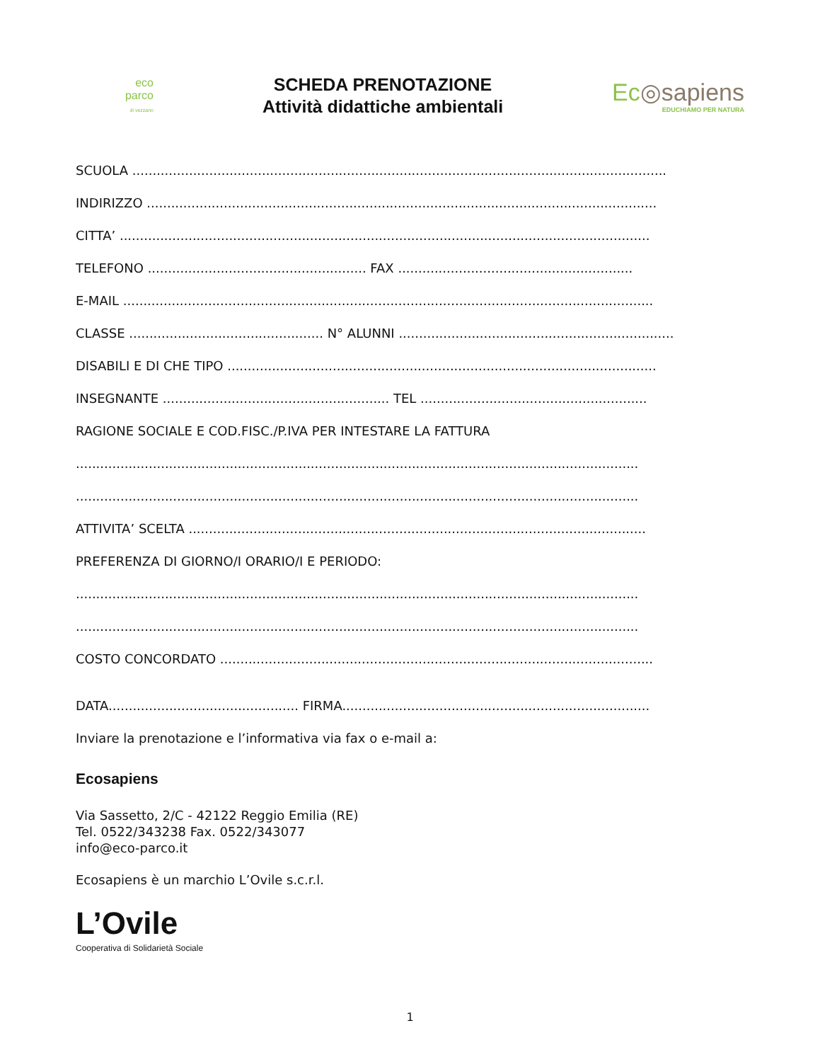eco
parco
di vezzano
SCHEDA PRENOTAZIONE
Attività didattiche ambientali
Ec◎sapiens
EDUCHIAMO PER NATURA
SCUOLA ....................................................................................................................................
INDIRIZZO ..............................................................................................................................
CITTA’ ...................................................................................................................................
TELEFONO ...................................................... FAX ..........................................................
E-MAIL ...................................................................................................................................
CLASSE ................................................ N° ALUNNI ....................................................................
DISABILI E DI CHE TIPO ..........................................................................................................
INSEGNANTE ........................................................ TEL ........................................................
RAGIONE SOCIALE E COD.FISC./P.IVA PER INTESTARE LA FATTURA
...........................................................................................................................................
...........................................................................................................................................
ATTIVITA’ SCELTA .................................................................................................................
PREFERENZA DI GIORNO/I ORARIO/I E PERIODO:
...........................................................................................................................................
...........................................................................................................................................
COSTO CONCORDATO ...........................................................................................................
DATA............................................... FIRMA............................................................................
Inviare la prenotazione e l’informativa via fax o e-mail a:
Ecosapiens
Via Sassetto, 2/C - 42122 Reggio Emilia (RE)
Tel. 0522/343238 Fax. 0522/343077
info@eco-parco.it
Ecosapiens è un marchio L’Ovile s.c.r.l.
L’Ovile
Cooperativa di Solidarietà Sociale
1